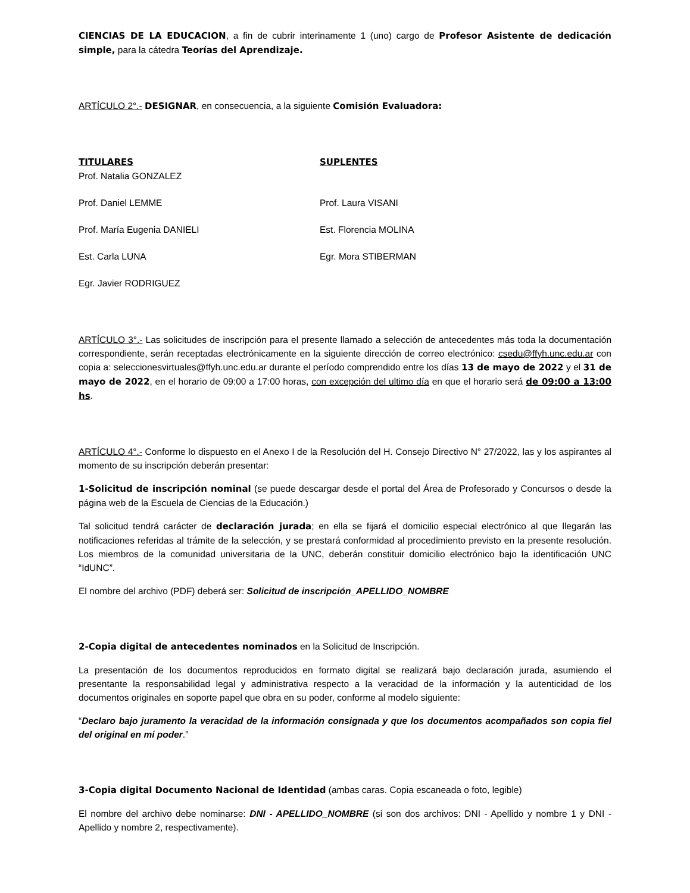CIENCIAS DE LA EDUCACION, a fin de cubrir interinamente 1 (uno) cargo de Profesor Asistente de dedicación simple, para la cátedra Teorías del Aprendizaje.
ARTÍCULO 2°.- DESIGNAR, en consecuencia, a la siguiente Comisión Evaluadora:
TITULARES
Prof. Natalia GONZALEZ
Prof. Daniel LEMME
Prof. María Eugenia DANIELI
Est. Carla LUNA
Egr. Javier RODRIGUEZ
SUPLENTES
Prof. Laura VISANI
Est. Florencia MOLINA
Egr. Mora STIBERMAN
ARTÍCULO 3°.- Las solicitudes de inscripción para el presente llamado a selección de antecedentes más toda la documentación correspondiente, serán receptadas electrónicamente en la siguiente dirección de correo electrónico: csedu@ffyh.unc.edu.ar con copia a: seleccionesvirtuales@ffyh.unc.edu.ar durante el período comprendido entre los días 13 de mayo de 2022 y el 31 de mayo de 2022, en el horario de 09:00 a 17:00 horas, con excepción del ultimo día en que el horario será de 09:00 a 13:00 hs.
ARTÍCULO 4°.- Conforme lo dispuesto en el Anexo I de la Resolución del H. Consejo Directivo N° 27/2022, las y los aspirantes al momento de su inscripción deberán presentar:
1-Solicitud de inscripción nominal (se puede descargar desde el portal del Área de Profesorado y Concursos o desde la página web de la Escuela de Ciencias de la Educación.)
Tal solicitud tendrá carácter de declaración jurada; en ella se fijará el domicilio especial electrónico al que llegarán las notificaciones referidas al trámite de la selección, y se prestará conformidad al procedimiento previsto en la presente resolución. Los miembros de la comunidad universitaria de la UNC, deberán constituir domicilio electrónico bajo la identificación UNC “IdUNC”.
El nombre del archivo (PDF) deberá ser: Solicitud de inscripción_APELLIDO_NOMBRE
2-Copia digital de antecedentes nominados en la Solicitud de Inscripción.
La presentación de los documentos reproducidos en formato digital se realizará bajo declaración jurada, asumiendo el presentante la responsabilidad legal y administrativa respecto a la veracidad de la información y la autenticidad de los documentos originales en soporte papel que obra en su poder, conforme al modelo siguiente:
“Declaro bajo juramento la veracidad de la información consignada y que los documentos acompañados son copia fiel del original en mi poder.”
3-Copia digital Documento Nacional de Identidad (ambas caras. Copia escaneada o foto, legible)
El nombre del archivo debe nominarse: DNI - APELLIDO_NOMBRE (si son dos archivos: DNI - Apellido y nombre 1 y DNI - Apellido y nombre 2, respectivamente).